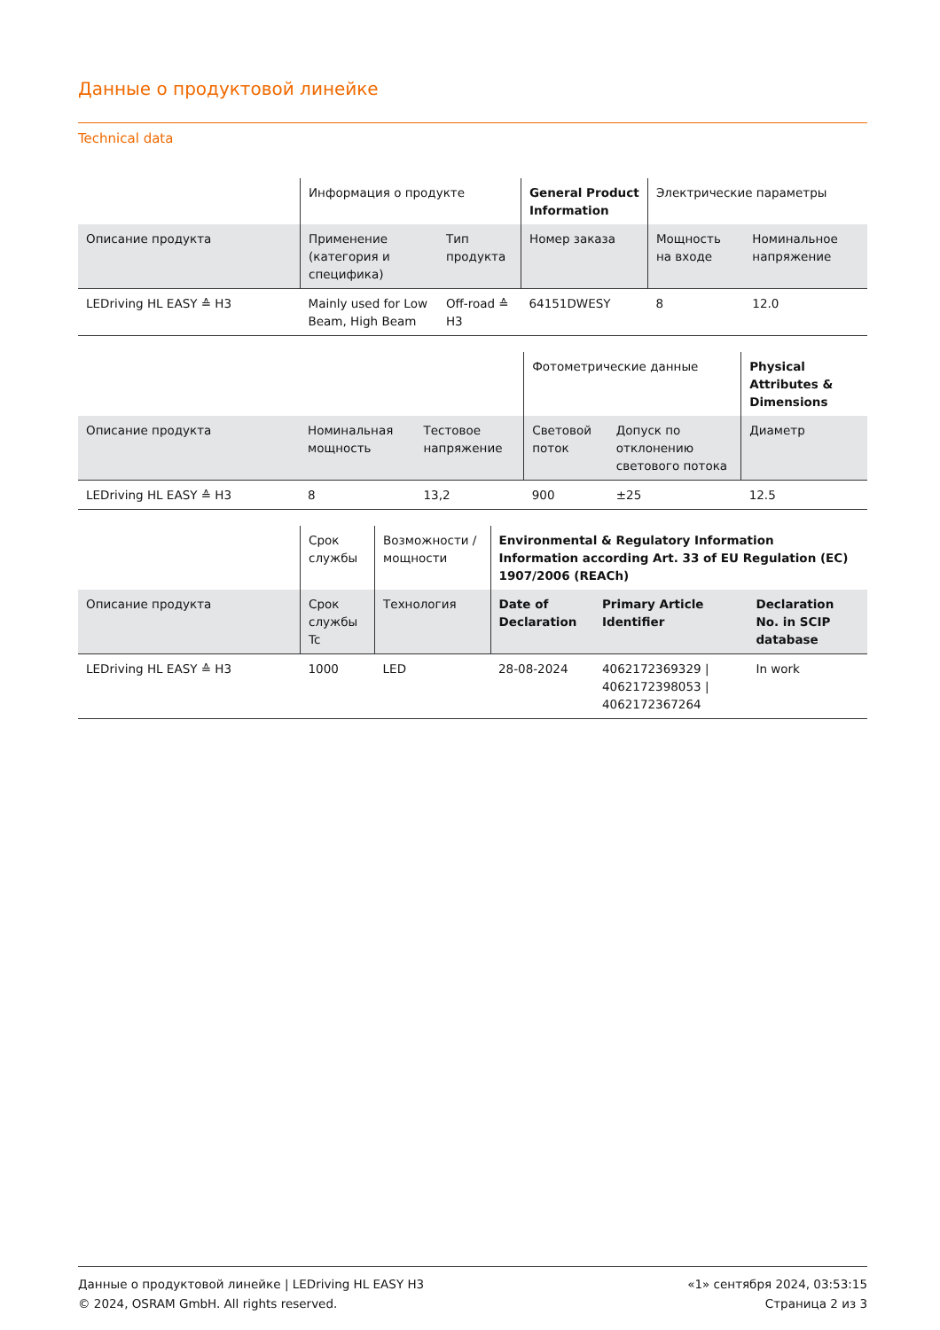Данные о продуктовой линейке
Technical data
| | Информация о продукте | | General Product Information | Электрические параметры | |
| Описание продукта | Применение (категория и специфика) | Тип продукта | Номер заказа | Мощность на входе | Номинальное напряжение |
| LEDriving HL EASY ≙ H3 | Mainly used for Low Beam, High Beam | Off-road ≙ H3 | 64151DWESY | 8 | 12.0 |
| | | | Фотометрические данные | | Physical Attributes & Dimensions |
| Описание продукта | Номинальная мощность | Тестовое напряжение | Световой поток | Допуск по отклонению светового потока | Диаметр |
| LEDriving HL EASY ≙ H3 | 8 | 13,2 | 900 | ±25 | 12.5 |
| | Срок службы | Возможности / мощности | Environmental & Regulatory Information Information according Art. 33 of EU Regulation (EC) 1907/2006 (REACh) | | |
| Описание продукта | Срок службы Tc | Технология | Date of Declaration | Primary Article Identifier | Declaration No. in SCIP database |
| LEDriving HL EASY ≙ H3 | 1000 | LED | 28-08-2024 | 4062172369329 / 4062172398053 / 4062172367264 | In work |
Данные о продуктовой линейке | LEDriving HL EASY H3
© 2024, OSRAM GmbH. All rights reserved.
«1» сентября 2024, 03:53:15
Страница 2 из 3